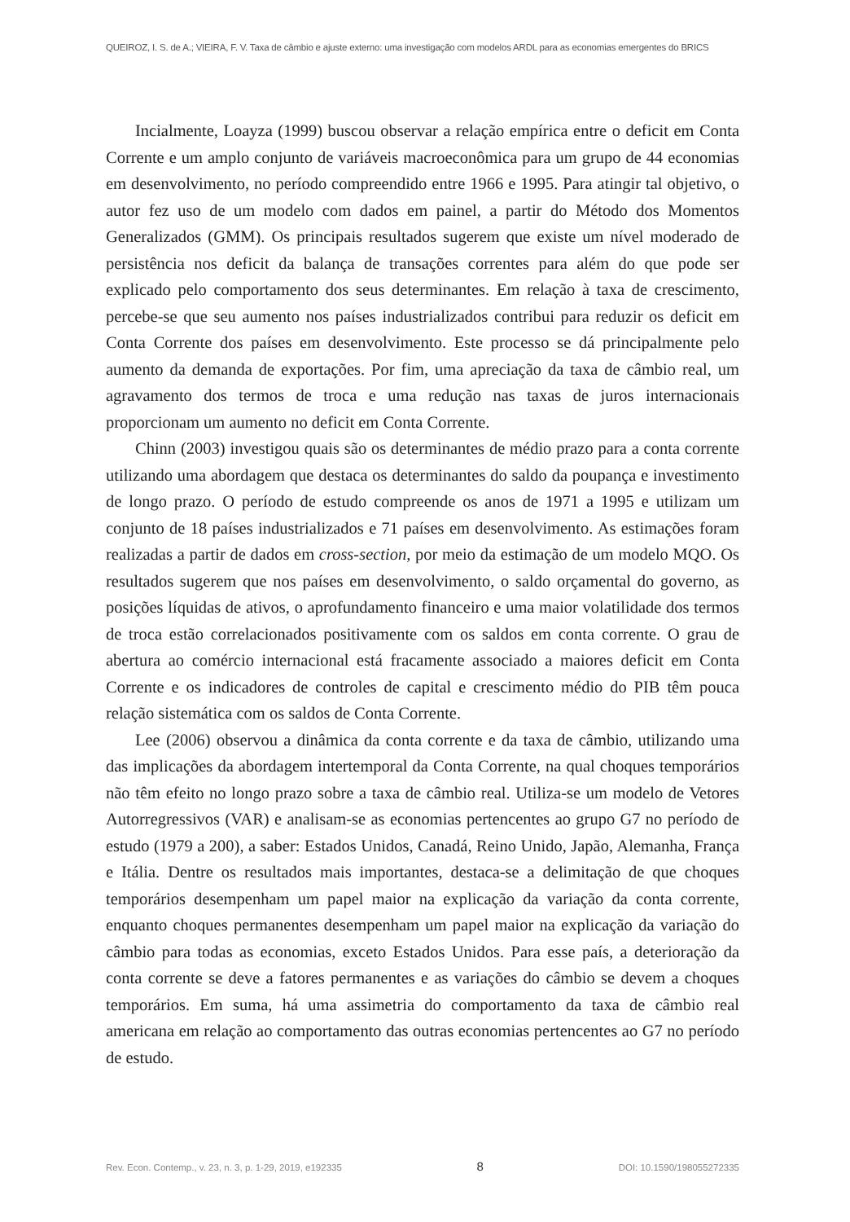QUEIROZ, I. S. de A.; VIEIRA, F. V. Taxa de câmbio e ajuste externo: uma investigação com modelos ARDL para as economias emergentes do BRICS
Incialmente, Loayza (1999) buscou observar a relação empírica entre o deficit em Conta Corrente e um amplo conjunto de variáveis macroeconômica para um grupo de 44 economias em desenvolvimento, no período compreendido entre 1966 e 1995. Para atingir tal objetivo, o autor fez uso de um modelo com dados em painel, a partir do Método dos Momentos Generalizados (GMM). Os principais resultados sugerem que existe um nível moderado de persistência nos deficit da balança de transações correntes para além do que pode ser explicado pelo comportamento dos seus determinantes. Em relação à taxa de crescimento, percebe-se que seu aumento nos países industrializados contribui para reduzir os deficit em Conta Corrente dos países em desenvolvimento. Este processo se dá principalmente pelo aumento da demanda de exportações. Por fim, uma apreciação da taxa de câmbio real, um agravamento dos termos de troca e uma redução nas taxas de juros internacionais proporcionam um aumento no deficit em Conta Corrente.
Chinn (2003) investigou quais são os determinantes de médio prazo para a conta corrente utilizando uma abordagem que destaca os determinantes do saldo da poupança e investimento de longo prazo. O período de estudo compreende os anos de 1971 a 1995 e utilizam um conjunto de 18 países industrializados e 71 países em desenvolvimento. As estimações foram realizadas a partir de dados em cross-section, por meio da estimação de um modelo MQO. Os resultados sugerem que nos países em desenvolvimento, o saldo orçamental do governo, as posições líquidas de ativos, o aprofundamento financeiro e uma maior volatilidade dos termos de troca estão correlacionados positivamente com os saldos em conta corrente. O grau de abertura ao comércio internacional está fracamente associado a maiores deficit em Conta Corrente e os indicadores de controles de capital e crescimento médio do PIB têm pouca relação sistemática com os saldos de Conta Corrente.
Lee (2006) observou a dinâmica da conta corrente e da taxa de câmbio, utilizando uma das implicações da abordagem intertemporal da Conta Corrente, na qual choques temporários não têm efeito no longo prazo sobre a taxa de câmbio real. Utiliza-se um modelo de Vetores Autorregressivos (VAR) e analisam-se as economias pertencentes ao grupo G7 no período de estudo (1979 a 200), a saber: Estados Unidos, Canadá, Reino Unido, Japão, Alemanha, França e Itália. Dentre os resultados mais importantes, destaca-se a delimitação de que choques temporários desempenham um papel maior na explicação da variação da conta corrente, enquanto choques permanentes desempenham um papel maior na explicação da variação do câmbio para todas as economias, exceto Estados Unidos. Para esse país, a deterioração da conta corrente se deve a fatores permanentes e as variações do câmbio se devem a choques temporários. Em suma, há uma assimetria do comportamento da taxa de câmbio real americana em relação ao comportamento das outras economias pertencentes ao G7 no período de estudo.
Rev. Econ. Contemp., v. 23, n. 3, p. 1-29, 2019, e192335 8 DOI: 10.1590/198055272335